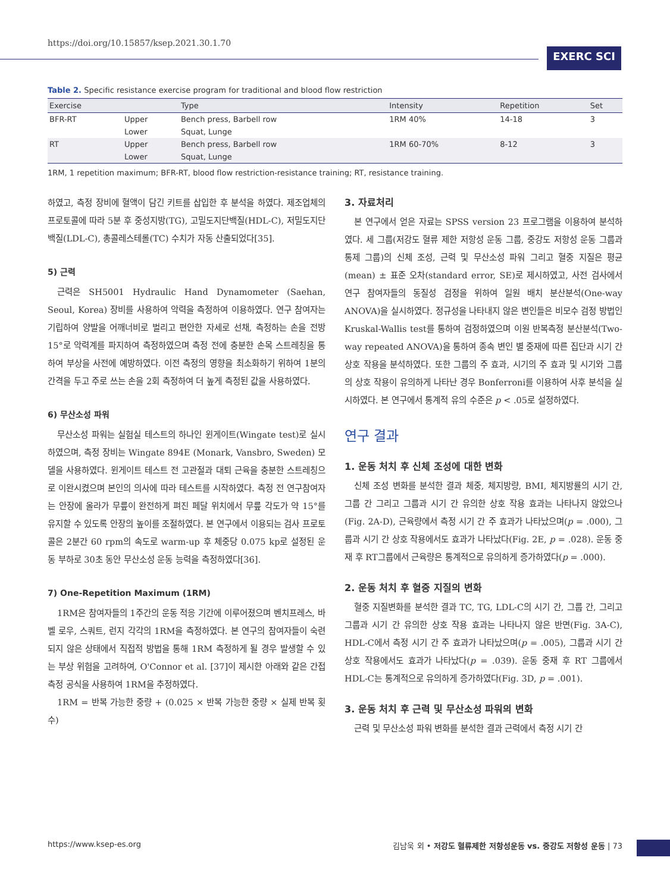https://doi.org/10.15857/ksep.2021.30.1.70
EXERC SCI
Table 2. Specific resistance exercise program for traditional and blood flow restriction
| Exercise | | Type | Intensity | Repetition | Set |
| --- | --- | --- | --- | --- | --- |
| BFR-RT | Upper | Bench press, Barbell row | 1RM 40% | 14-18 | 3 |
| | Lower | Squat, Lunge | | | |
| RT | Upper | Bench press, Barbell row | 1RM 60-70% | 8-12 | 3 |
| | Lower | Squat, Lunge | | | |
1RM, 1 repetition maximum; BFR-RT, blood flow restriction-resistance training; RT, resistance training.
하였고, 측정 장비에 혈액이 담긴 키트를 삽입한 후 분석을 하였다. 제조업체의 프로토콜에 따라 5분 후 중성지방(TG), 고밀도지단백질(HDL-C), 저밀도지단백질(LDL-C), 총콜레스테롤(TC) 수치가 자동 산출되었다[35].
5) 근력
근력은 SH5001 Hydraulic Hand Dynamometer (Saehan, Seoul, Korea) 장비를 사용하여 악력을 측정하여 이용하였다. 연구 참여자는 기립하여 양발을 어깨너비로 벌리고 편안한 자세로 선채, 측정하는 손을 전방 15°로 악력계를 파지하여 측정하였으며 측정 전에 충분한 손목 스트레칭을 통하여 부상을 사전에 예방하였다. 이전 측정의 영향을 최소화하기 위하여 1분의 간격을 두고 주로 쓰는 손을 2회 측정하여 더 높게 측정된 값을 사용하였다.
6) 무산소성 파워
무산소성 파워는 실험실 테스트의 하나인 윈게이트(Wingate test)로 실시하였으며, 측정 장비는 Wingate 894E (Monark, Vansbro, Sweden) 모델을 사용하였다. 윈게이트 테스트 전 고관절과 대퇴 근육을 충분한 스트레칭으로 이완시켰으며 본인의 의사에 따라 테스트를 시작하였다. 측정 전 연구참여자는 안장에 올라가 무릎이 완전하게 펴진 페달 위치에서 무릎 각도가 약 15°를 유지할 수 있도록 안장의 높이를 조절하였다. 본 연구에서 이용되는 검사 프로토콜은 2분간 60 rpm의 속도로 warm-up 후 체중당 0.075 kp로 설정된 운동 부하로 30초 동안 무산소성 운동 능력을 측정하였다[36].
7) One-Repetition Maximum (1RM)
1RM은 참여자들의 1주간의 운동 적응 기간에 이루어졌으며 벤치프레스, 바벨 로우, 스쿼트, 런지 각각의 1RM을 측정하였다. 본 연구의 참여자들이 숙련되지 않은 상태에서 직접적 방법을 통해 1RM 측정하게 될 경우 발생할 수 있는 부상 위험을 고려하여, O'Connor et al. [37]이 제시한 아래와 같은 간접 측정 공식을 사용하여 1RM을 추정하였다.
1RM = 반복 가능한 중량 + (0.025 × 반복 가능한 중량 × 실제 반복 횟수)
3. 자료처리
본 연구에서 얻은 자료는 SPSS version 23 프로그램을 이용하여 분석하였다. 세 그룹(저강도 혈류 제한 저항성 운동 그룹, 중강도 저항성 운동 그룹과 통제 그룹)의 신체 조성, 근력 및 무산소성 파워 그리고 혈중 지질은 평균(mean) ± 표준 오차(standard error, SE)로 제시하였고, 사전 검사에서 연구 참여자들의 동질성 검정을 위하여 일원 배치 분산분석(One-way ANOVA)을 실시하였다. 정규성을 나타내지 않은 변인들은 비모수 검정 방법인 Kruskal-Wallis test를 통하여 검정하였으며 이원 반복측정 분산분석(Two-way repeated ANOVA)을 통하여 종속 변인 별 중재에 따른 집단과 시기 간 상호 작용을 분석하였다. 또한 그룹의 주 효과, 시기의 주 효과 및 시기와 그룹의 상호 작용이 유의하게 나타난 경우 Bonferroni를 이용하여 사후 분석을 실시하였다. 본 연구에서 통계적 유의 수준은 p < .05로 설정하였다.
연구 결과
1. 운동 처치 후 신체 조성에 대한 변화
신체 조성 변화를 분석한 결과 체중, 체지방량, BMI, 체지방률의 시기 간, 그룹 간 그리고 그룹과 시기 간 유의한 상호 작용 효과는 나타나지 않았으나(Fig. 2A-D), 근육량에서 측정 시기 간 주 효과가 나타났으며(p = .000), 그룹과 시기 간 상호 작용에서도 효과가 나타났다(Fig. 2E, p = .028). 운동 중재 후 RT그룹에서 근육량은 통계적으로 유의하게 증가하였다(p = .000).
2. 운동 처치 후 혈중 지질의 변화
혈중 지질변화를 분석한 결과 TC, TG, LDL-C의 시기 간, 그룹 간, 그리고 그룹과 시기 간 유의한 상호 작용 효과는 나타나지 않은 반면(Fig. 3A-C), HDL-C에서 측정 시기 간 주 효과가 나타났으며(p = .005), 그룹과 시기 간 상호 작용에서도 효과가 나타났다(p = .039). 운동 중재 후 RT 그룹에서 HDL-C는 통계적으로 유의하게 증가하였다(Fig. 3D, p = .001).
3. 운동 처치 후 근력 및 무산소성 파워의 변화
근력 및 무산소성 파워 변화를 분석한 결과 근력에서 측정 시기 간
https://www.ksep-es.org 김남욱 외 • 저강도 혈류제한 저항성운동 vs. 중강도 저항성 운동 | 73